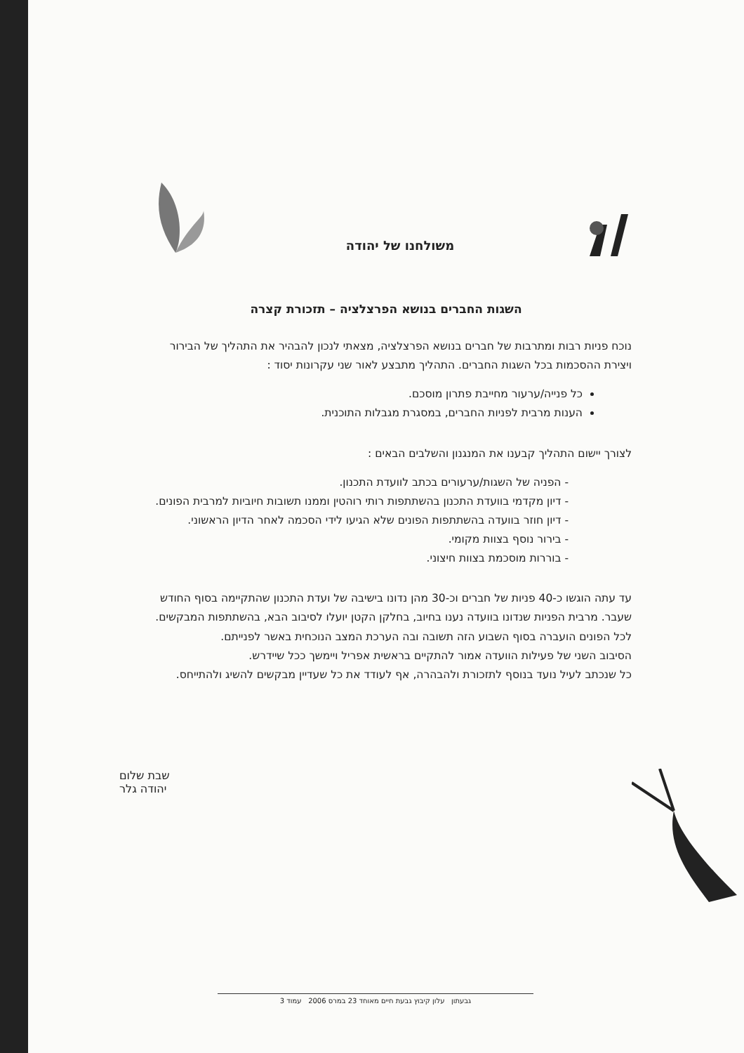משולחנו של יהודה
השגות החברים בנושא הפרצלציה – תזכורת קצרה
נוכח פניות רבות ומתרבות של חברים בנושא הפרצלציה, מצאתי לנכון להבהיר את התהליך של הבירור ויצירת ההסכמות בכל השגות החברים. התהליך מתבצע לאור שני עקרונות יסוד :
כל פנייה/ערעור מחייבת פתרון מוסכם.
הענות מרבית לפניות החברים, במסגרת מגבלות התוכנית.
לצורך יישום התהליך קבענו את המנגנון והשלבים הבאים :
- הפניה של השגות/ערעורים בכתב לוועדת התכנון.
- דיון מקדמי בוועדת התכנון בהשתתפות רותי רוהטין וממנו תשובות חיוביות למרבית הפונים.
- דיון חוזר בוועדה בהשתתפות הפונים שלא הגיעו לידי הסכמה לאחר הדיון הראשוני.
- בירור נוסף בצוות מקומי.
- בוררות מוסכמת בצוות חיצוני.
עד עתה הוגשו כ-40 פניות של חברים וכ-30 מהן נדונו בישיבה של ועדת התכנון שהתקיימה בסוף החודש שעבר. מרבית הפניות שנדונו בוועדה נענו בחיוב, בחלקן הקטן יועלו לסיבוב הבא, בהשתתפות המבקשים.
לכל הפונים הועברה בסוף השבוע הזה תשובה ובה הערכת המצב הנוכחית באשר לפנייתם.
הסיבוב השני של פעילות הוועדה אמור להתקיים בראשית אפריל ויימשך ככל שיידרש.
כל שנכתב לעיל נועד בנוסף לתזכורת ולהבהרה, אף לעודד את כל שעדיין מבקשים להשיג ולהתייחס.
שבת שלום
יהודה גלר
גבעתון עלון קיבוץ גבעת חיים מאוחד 23 במרס 2006 עמוד 3